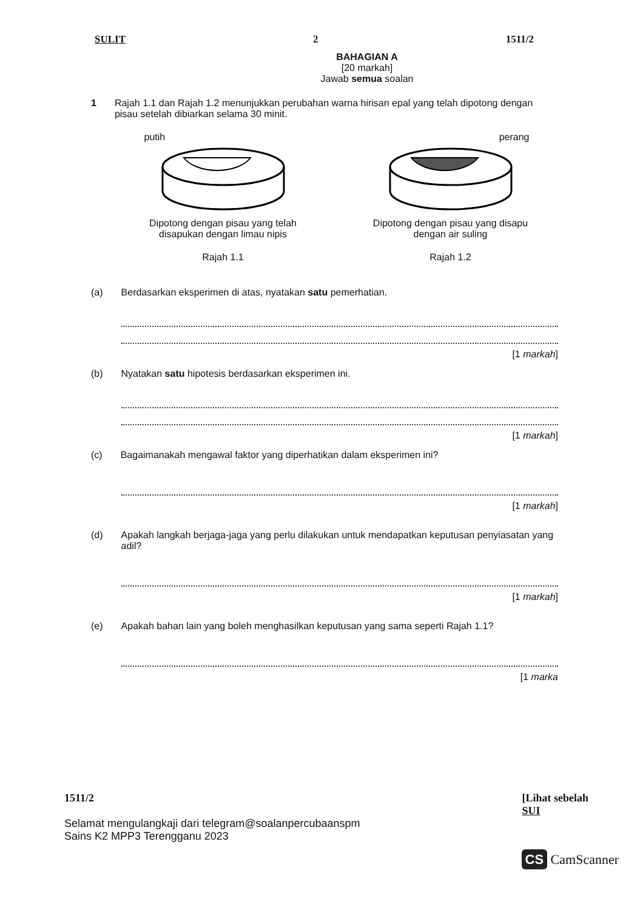SULIT 2 1511/2
BAHAGIAN A
[20 markah]
Jawab semua soalan
1 Rajah 1.1 dan Rajah 1.2 menunjukkan perubahan warna hirisan epal yang telah dipotong dengan pisau setelah dibiarkan selama 30 minit.
putih
Dipotong dengan pisau yang telah disapukan dengan limau nipis
Rajah 1.1
perang
Dipotong dengan pisau yang disapu dengan air suling
Rajah 1.2
(a) Berdasarkan eksperimen di atas, nyatakan satu pemerhatian.
[1 markah]
(b) Nyatakan satu hipotesis berdasarkan eksperimen ini.
[1 markah]
(c) Bagaimanakah mengawal faktor yang diperhatikan dalam eksperimen ini?
[1 markah]
(d) Apakah langkah berjaga-jaga yang perlu dilakukan untuk mendapatkan keputusan penyiasatan yang adil?
[1 markah]
(e) Apakah bahan lain yang boleh menghasilkan keputusan yang sama seperti Rajah 1.1?
[1 marka
1511/2 [Lihat sebelah
SUI
Selamat mengulangkaji dari telegram@soalanpercubaanspm
Sains K2 MPP3 Terengganu 2023
CS CamScanner